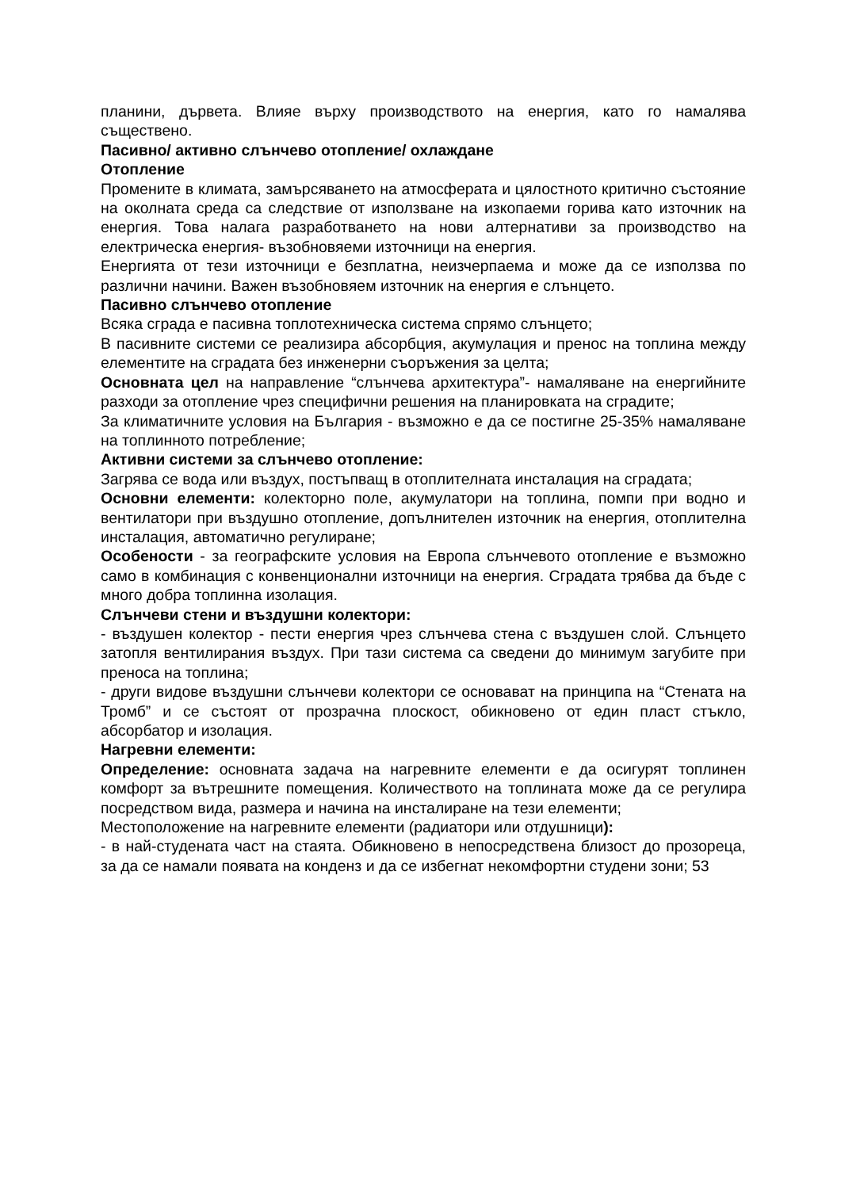планини, дървета. Влияе върху производството на енергия, като го намалява съществено.
Пасивно/ активно слънчево отопление/ охлаждане
Отопление
Промените в климата, замърсяването на атмосферата и цялостното критично състояние на околната среда са следствие от използване на изкопаеми горива като източник на енергия. Това налага разработването на нови алтернативи за производство на електрическа енергия- възобновяеми източници на енергия.
Енергията от тези източници е безплатна, неизчерпаема и може да се използва по различни начини. Важен възобновяем източник на енергия е слънцето.
Пасивно слънчево отопление
Всяка сграда е пасивна топлотехническа система спрямо слънцето;
В пасивните системи се реализира абсорбция, акумулация и пренос на топлина между елементите на сградата без инженерни съоръжения за целта;
Основната цел на направление “слънчева архитектура”- намаляване на енергийните разходи за отопление чрез специфични решения на планировката на сградите;
За климатичните условия на България - възможно е да се постигне 25-35% намаляване на топлинното потребление;
Активни системи за слънчево отопление:
Загрява се вода или въздух, постъпващ в отоплителната инсталация на сградата;
Основни елементи: колекторно поле, акумулатори на топлина, помпи при водно и вентилатори при въздушно отопление, допълнителен източник на енергия, отоплителна инсталация, автоматично регулиране;
Особености - за географските условия на Европа слънчевото отопление е възможно само в комбинация с конвенционални източници на енергия. Сградата трябва да бъде с много добра топлинна изолация.
Слънчеви стени и въздушни колектори:
- въздушен колектор - пести енергия чрез слънчева стена с въздушен слой. Слънцето затопля вентилирания въздух. При тази система са сведени до минимум загубите при преноса на топлина;
- други видове въздушни слънчеви колектори се основават на принципа на “Стената на Тромб” и се състоят от прозрачна плоскост, обикновено от един пласт стъкло, абсорбатор и изолация.
Нагревни елементи:
Определение: основната задача на нагревните елементи е да осигурят топлинен комфорт за вътрешните помещения. Количеството на топлината може да се регулира посредством вида, размера и начина на инсталиране на тези елементи;
Местоположение на нагревните елементи (радиатори или отдушници):
- в най-студената част на стаята. Обикновено в непосредствена близост до прозореца, за да се намали появата на конденз и да се избегнат некомфортни студени зони; 53